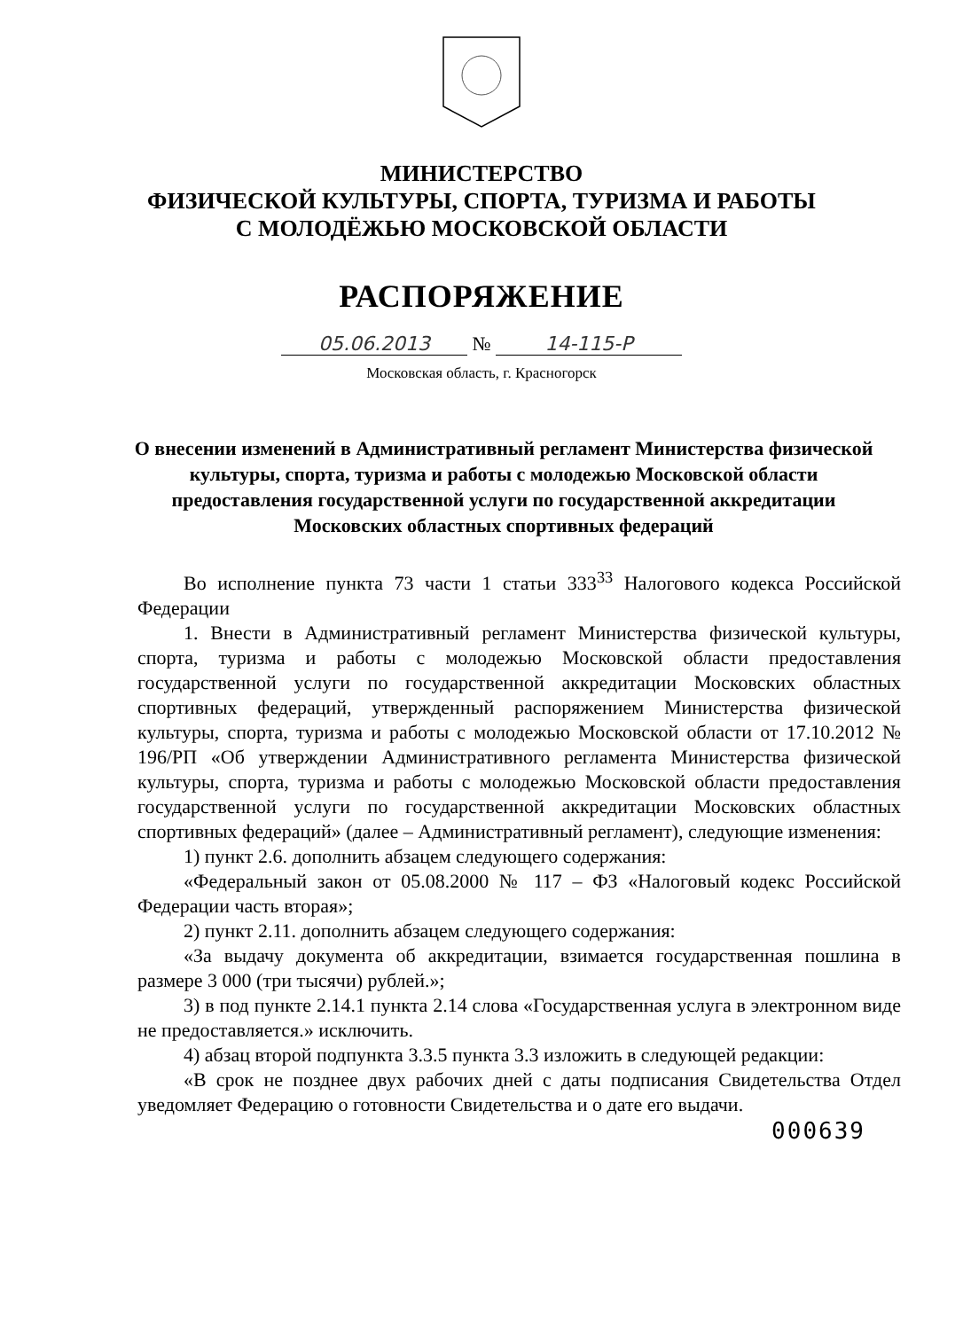МИНИСТЕРСТВО
ФИЗИЧЕСКОЙ КУЛЬТУРЫ, СПОРТА, ТУРИЗМА И РАБОТЫ
С МОЛОДЁЖЬЮ МОСКОВСКОЙ ОБЛАСТИ
РАСПОРЯЖЕНИЕ
05.06.2013 № 14-115-Р
Московская область, г. Красногорск
О внесении изменений в Административный регламент Министерства физической культуры, спорта, туризма и работы с молодежью Московской области предоставления государственной услуги по государственной аккредитации Московских областных спортивных федераций
Во исполнение пункта 73 части 1 статьи 333<sup>33</sup> Налогового кодекса Российской Федерации
1. Внести в Административный регламент Министерства физической культуры, спорта, туризма и работы с молодежью Московской области предоставления государственной услуги по государственной аккредитации Московских областных спортивных федераций, утвержденный распоряжением Министерства физической культуры, спорта, туризма и работы с молодежью Московской области от 17.10.2012 № 196/РП «Об утверждении Административного регламента Министерства физической культуры, спорта, туризма и работы с молодежью Московской области предоставления государственной услуги по государственной аккредитации Московских областных спортивных федераций» (далее – Административный регламент), следующие изменения:
1) пункт 2.6. дополнить абзацем следующего содержания:
«Федеральный закон от 05.08.2000 № 117 – ФЗ «Налоговый кодекс Российской Федерации часть вторая»;
2) пункт 2.11. дополнить абзацем следующего содержания:
«За выдачу документа об аккредитации, взимается государственная пошлина в размере 3 000 (три тысячи) рублей.»;
3) в под пункте 2.14.1 пункта 2.14 слова «Государственная услуга в электронном виде не предоставляется.» исключить.
4) абзац второй подпункта 3.3.5 пункта 3.3 изложить в следующей редакции:
«В срок не позднее двух рабочих дней с даты подписания Свидетельства Отдел уведомляет Федерацию о готовности Свидетельства и о дате его выдачи.
000639